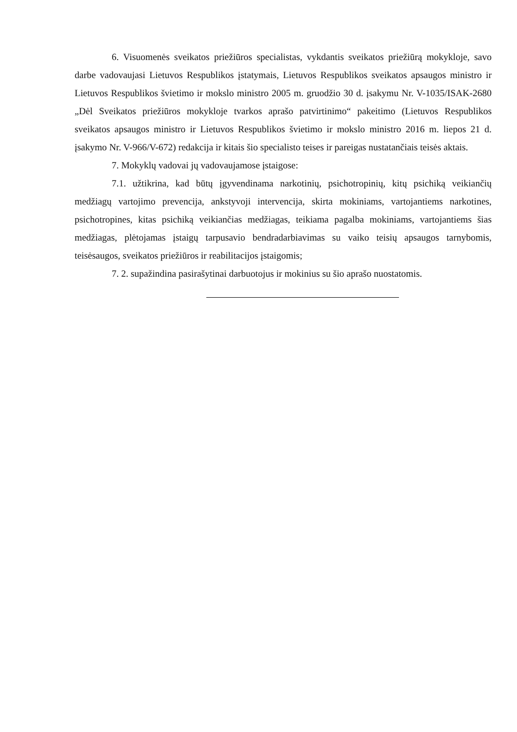6. Visuomenės sveikatos priežiūros specialistas, vykdantis sveikatos priežiūrą mokykloje, savo darbe vadovaujasi Lietuvos Respublikos įstatymais, Lietuvos Respublikos sveikatos apsaugos ministro ir Lietuvos Respublikos švietimo ir mokslo ministro 2005 m. gruodžio 30 d. įsakymu Nr. V-1035/ISAK-2680 „Dėl Sveikatos priežiūros mokykloje tvarkos aprašo patvirtinimo“ pakeitimo (Lietuvos Respublikos sveikatos apsaugos ministro ir Lietuvos Respublikos švietimo ir mokslo ministro 2016 m. liepos 21 d. įsakymo Nr. V-966/V-672) redakcija ir kitais šio specialisto teises ir pareigas nustatančiais teisės aktais.
7. Mokyklų vadovai jų vadovaujamose įstaigose:
7.1. užtikrina, kad būtų įgyvendinama narkotinių, psichotropinių, kitų psichiką veikiančių medžiagų vartojimo prevencija, ankstyvoji intervencija, skirta mokiniams, vartojantiems narkotines, psichotropines, kitas psichiką veikiančias medžiagas, teikiama pagalba mokiniams, vartojantiems šias medžiagas, plėtojamas įstaigų tarpusavio bendradarbiavimas su vaiko teisių apsaugos tarnybomis, teisėsaugos, sveikatos priežiūros ir reabilitacijos įstaigomis;
7. 2. supažindina pasirašytinai darbuotojus ir mokinius su šio aprašo nuostatomis.